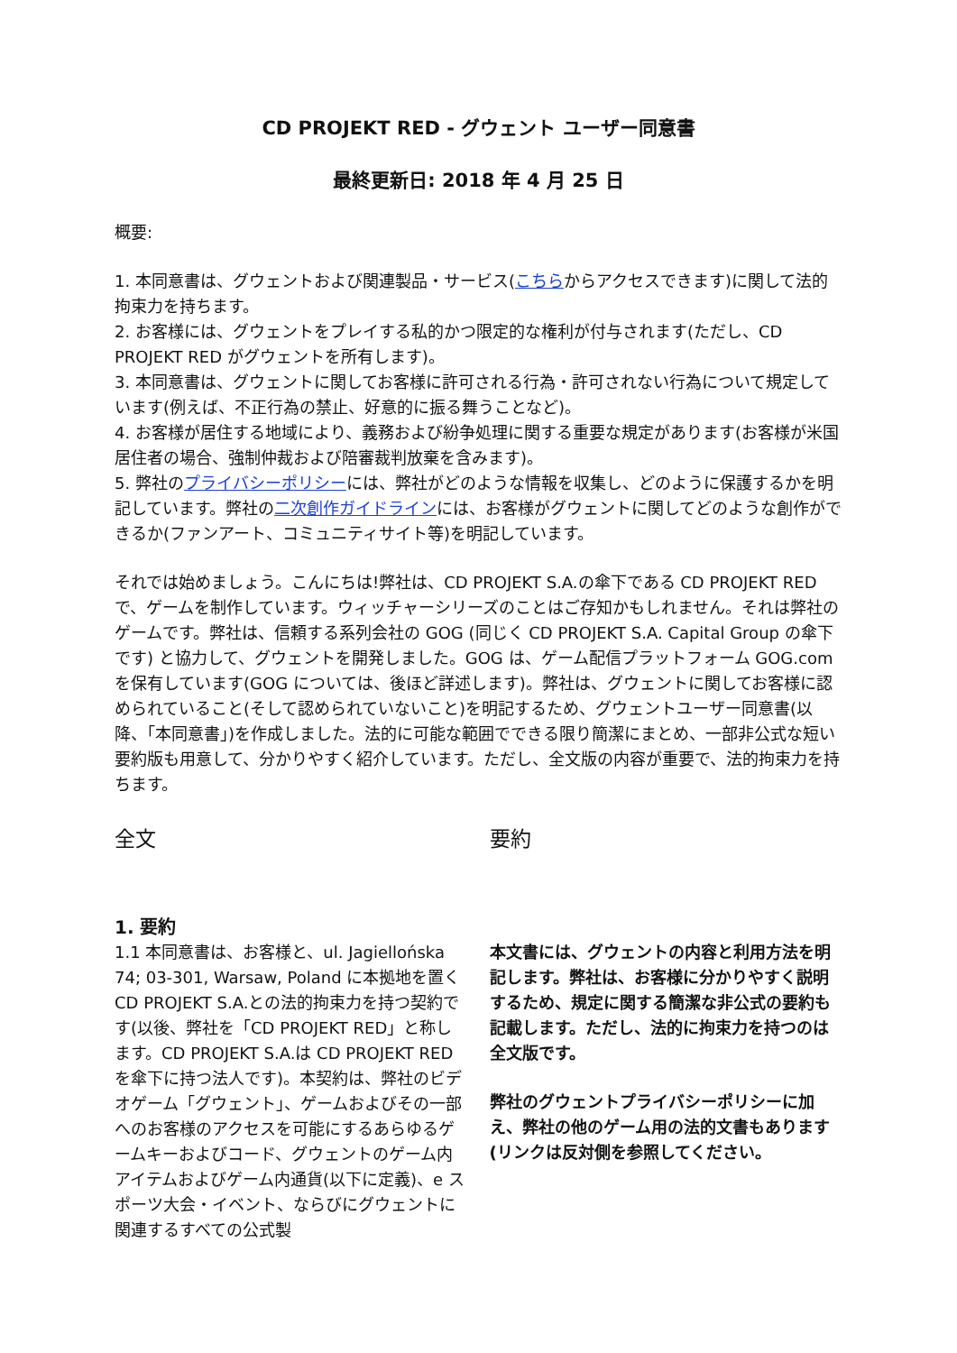CD PROJEKT RED - グウェント ユーザー同意書
最終更新日: 2018 年 4 月 25 日
概要:
1. 本同意書は、グウェントおよび関連製品・サービス(こちらからアクセスできます)に関して法的拘束力を持ちます。
2. お客様には、グウェントをプレイする私的かつ限定的な権利が付与されます(ただし、CD PROJEKT RED がグウェントを所有します)。
3. 本同意書は、グウェントに関してお客様に許可される行為・許可されない行為について規定しています(例えば、不正行為の禁止、好意的に振る舞うことなど)。
4. お客様が居住する地域により、義務および紛争処理に関する重要な規定があります(お客様が米国居住者の場合、強制仲裁および陪審裁判放棄を含みます)。
5. 弊社のプライバシーポリシーには、弊社がどのような情報を収集し、どのように保護するかを明記しています。弊社の二次創作ガイドラインには、お客様がグウェントに関してどのような創作ができるか(ファンアート、コミュニティサイト等)を明記しています。
それでは始めましょう。こんにちは!弊社は、CD PROJEKT S.A.の傘下である CD PROJEKT RED で、ゲームを制作しています。ウィッチャーシリーズのことはご存知かもしれません。それは弊社のゲームです。弊社は、信頼する系列会社の GOG (同じく CD PROJEKT S.A. Capital Group の傘下です) と協力して、グウェントを開発しました。GOG は、ゲーム配信プラットフォーム GOG.com を保有しています(GOG については、後ほど詳述します)。弊社は、グウェントに関してお客様に認められていること(そして認められていないこと)を明記するため、グウェントユーザー同意書(以降、「本同意書」)を作成しました。法的に可能な範囲でできる限り簡潔にまとめ、一部非公式な短い要約版も用意して、分かりやすく紹介しています。ただし、全文版の内容が重要で、法的拘束力を持ちます。
全文
1. 要約
1.1 本同意書は、お客様と、ul. Jagiellońska 74; 03-301, Warsaw, Poland に本拠地を置く CD PROJEKT S.A.との法的拘束力を持つ契約です(以後、弊社を「CD PROJEKT RED」と称します。CD PROJEKT S.A.は CD PROJEKT RED を傘下に持つ法人です)。本契約は、弊社のビデオゲーム「グウェント」、ゲームおよびその一部へのお客様のアクセスを可能にするあらゆるゲームキーおよびコード、グウェントのゲーム内アイテムおよびゲーム内通貨(以下に定義)、e スポーツ大会・イベント、ならびにグウェントに関連するすべての公式製
要約
本文書には、グウェントの内容と利用方法を明記します。弊社は、お客様に分かりやすく説明するため、規定に関する簡潔な非公式の要約も記載します。ただし、法的に拘束力を持つのは全文版です。
弊社のグウェントプライバシーポリシーに加え、弊社の他のゲーム用の法的文書もあります(リンクは反対側を参照してください。